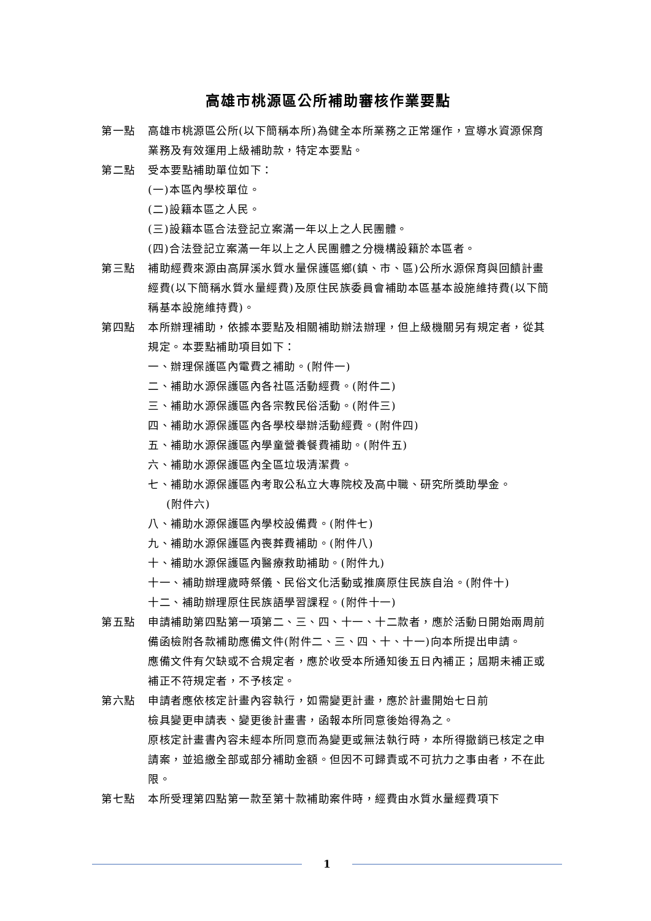高雄市桃源區公所補助審核作業要點
第一點 高雄市桃源區公所(以下簡稱本所)為健全本所業務之正常運作，宣導水資源保育業務及有效運用上級補助款，特定本要點。
第二點 受本要點補助單位如下：
(一)本區內學校單位。
(二)設籍本區之人民。
(三)設籍本區合法登記立案滿一年以上之人民團體。
(四)合法登記立案滿一年以上之人民團體之分機構設籍於本區者。
第三點 補助經費來源由高屏溪水質水量保護區鄉(鎮、市、區)公所水源保育與回饋計畫經費(以下簡稱水質水量經費)及原住民族委員會補助本區基本設施維持費(以下簡稱基本設施維持費)。
第四點 本所辦理補助，依據本要點及相關補助辦法辦理，但上級機關另有規定者，從其規定。本要點補助項目如下：
一、辦理保護區內電費之補助。(附件一)
二、補助水源保護區內各社區活動經費。(附件二)
三、補助水源保護區內各宗教民俗活動。(附件三)
四、補助水源保護區內各學校舉辦活動經費。(附件四)
五、補助水源保護區內學童營養餐費補助。(附件五)
六、補助水源保護區內全區垃圾清潔費。
七、補助水源保護區內考取公私立大專院校及高中職、研究所獎助學金。
(附件六)
八、補助水源保護區內學校設備費。(附件七)
九、補助水源保護區內喪葬費補助。(附件八)
十、補助水源保護區內醫療救助補助。(附件九)
十一、補助辦理歲時祭儀、民俗文化活動或推廣原住民族自治。(附件十)
十二、補助辦理原住民族語學習課程。(附件十一)
第五點 申請補助第四點第一項第二、三、四、十一、十二款者，應於活動日開始兩周前備函檢附各款補助應備文件(附件二、三、四、十、十一)向本所提出申請。
應備文件有欠缺或不合規定者，應於收受本所通知後五日內補正；屆期未補正或補正不符規定者，不予核定。
第六點 申請者應依核定計畫內容執行，如需變更計畫，應於計畫開始七日前
檢具變更申請表、變更後計畫書，函報本所同意後始得為之。
原核定計畫書內容未經本所同意而為變更或無法執行時，本所得撤銷已核定之申請案，並追繳全部或部分補助金額。但因不可歸責或不可抗力之事由者，不在此限。
第七點 本所受理第四點第一款至第十款補助案件時，經費由水質水量經費項下
1